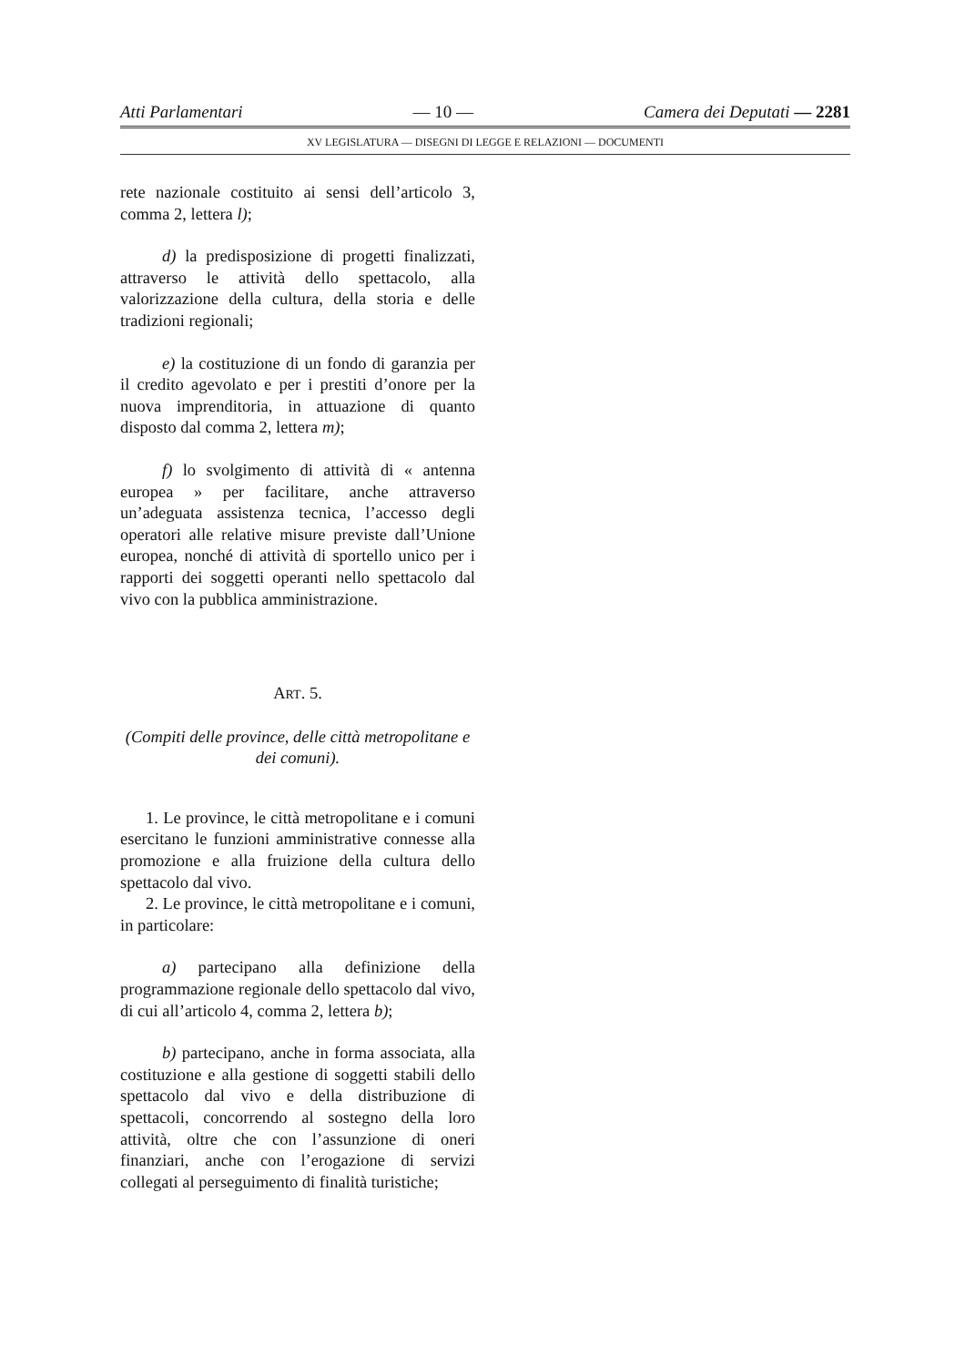Atti Parlamentari — 10 — Camera dei Deputati — 2281
XV LEGISLATURA — DISEGNI DI LEGGE E RELAZIONI — DOCUMENTI
rete nazionale costituito ai sensi dell’articolo 3, comma 2, lettera l);
d) la predisposizione di progetti finalizzati, attraverso le attività dello spettacolo, alla valorizzazione della cultura, della storia e delle tradizioni regionali;
e) la costituzione di un fondo di garanzia per il credito agevolato e per i prestiti d’onore per la nuova imprenditoria, in attuazione di quanto disposto dal comma 2, lettera m);
f) lo svolgimento di attività di « antenna europea » per facilitare, anche attraverso un’adeguata assistenza tecnica, l’accesso degli operatori alle relative misure previste dall’Unione europea, nonché di attività di sportello unico per i rapporti dei soggetti operanti nello spettacolo dal vivo con la pubblica amministrazione.
ART. 5.
(Compiti delle province, delle città metropolitane e dei comuni).
1. Le province, le città metropolitane e i comuni esercitano le funzioni amministrative connesse alla promozione e alla fruizione della cultura dello spettacolo dal vivo.
2. Le province, le città metropolitane e i comuni, in particolare:
a) partecipano alla definizione della programmazione regionale dello spettacolo dal vivo, di cui all’articolo 4, comma 2, lettera b);
b) partecipano, anche in forma associata, alla costituzione e alla gestione di soggetti stabili dello spettacolo dal vivo e della distribuzione di spettacoli, concorrendo al sostegno della loro attività, oltre che con l’assunzione di oneri finanziari, anche con l’erogazione di servizi collegati al perseguimento di finalità turistiche;